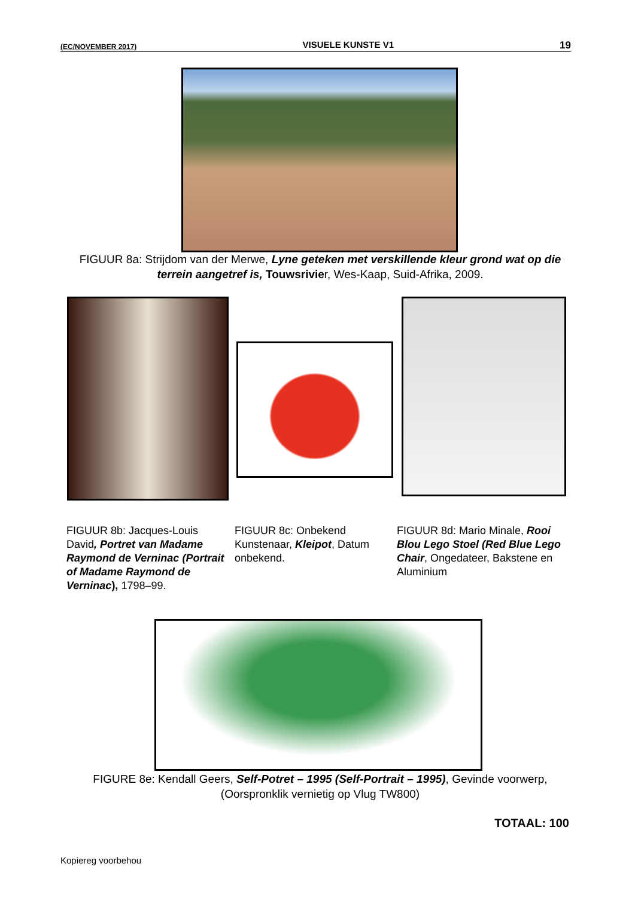(EC/NOVEMBER 2017) VISUELE KUNSTE V1 19
FIGUUR 8a: Strijdom van der Merwe, Lyne geteken met verskillende kleur grond wat op die terrein aangetref is, Touwsrivier, Wes-Kaap, Suid-Afrika, 2009.
FIGUUR 8b: Jacques-Louis David, Portret van Madame Raymond de Verninac (Portrait of Madame Raymond de Verninac), 1798–99.
FIGUUR 8c: Onbekend Kunstenaar, Kleipot, Datum onbekend.
FIGUUR 8d: Mario Minale, Rooi Blou Lego Stoel (Red Blue Lego Chair, Ongedateer, Bakstene en Aluminium
FIGURE 8e: Kendall Geers, Self-Potret – 1995 (Self-Portrait – 1995), Gevinde voorwerp, (Oorspronklik vernietig op Vlug TW800)
TOTAAL: 100
Kopiereg voorbehou